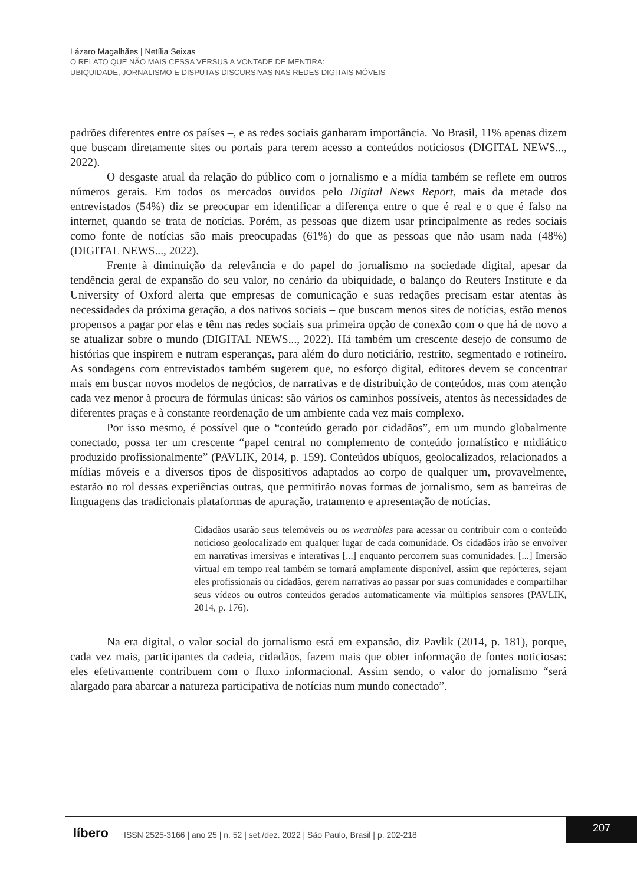Lázaro Magalhães | Netília Seixas
O RELATO QUE NÃO MAIS CESSA VERSUS A VONTADE DE MENTIRA:
UBIQUIDADE, JORNALISMO E DISPUTAS DISCURSIVAS NAS REDES DIGITAIS MÓVEIS
padrões diferentes entre os países –, e as redes sociais ganharam importância. No Brasil, 11% apenas dizem que buscam diretamente sites ou portais para terem acesso a conteúdos noticiosos (DIGITAL NEWS..., 2022).
O desgaste atual da relação do público com o jornalismo e a mídia também se reflete em outros números gerais. Em todos os mercados ouvidos pelo Digital News Report, mais da metade dos entrevistados (54%) diz se preocupar em identificar a diferença entre o que é real e o que é falso na internet, quando se trata de notícias. Porém, as pessoas que dizem usar principalmente as redes sociais como fonte de notícias são mais preocupadas (61%) do que as pessoas que não usam nada (48%) (DIGITAL NEWS..., 2022).
Frente à diminuição da relevância e do papel do jornalismo na sociedade digital, apesar da tendência geral de expansão do seu valor, no cenário da ubiquidade, o balanço do Reuters Institute e da University of Oxford alerta que empresas de comunicação e suas redações precisam estar atentas às necessidades da próxima geração, a dos nativos sociais – que buscam menos sites de notícias, estão menos propensos a pagar por elas e têm nas redes sociais sua primeira opção de conexão com o que há de novo a se atualizar sobre o mundo (DIGITAL NEWS..., 2022). Há também um crescente desejo de consumo de histórias que inspirem e nutram esperanças, para além do duro noticiário, restrito, segmentado e rotineiro. As sondagens com entrevistados também sugerem que, no esforço digital, editores devem se concentrar mais em buscar novos modelos de negócios, de narrativas e de distribuição de conteúdos, mas com atenção cada vez menor à procura de fórmulas únicas: são vários os caminhos possíveis, atentos às necessidades de diferentes praças e à constante reordenação de um ambiente cada vez mais complexo.
Por isso mesmo, é possível que o “conteúdo gerado por cidadãos”, em um mundo globalmente conectado, possa ter um crescente “papel central no complemento de conteúdo jornalístico e midiático produzido profissionalmente” (PAVLIK, 2014, p. 159). Conteúdos ubíquos, geolocalizados, relacionados a mídias móveis e a diversos tipos de dispositivos adaptados ao corpo de qualquer um, provavelmente, estarão no rol dessas experiências outras, que permitirão novas formas de jornalismo, sem as barreiras de linguagens das tradicionais plataformas de apuração, tratamento e apresentação de notícias.
Cidadãos usarão seus telemóveis ou os wearables para acessar ou contribuir com o conteúdo noticioso geolocalizado em qualquer lugar de cada comunidade. Os cidadãos irão se envolver em narrativas imersivas e interativas [...] enquanto percorrem suas comunidades. [...] Imersão virtual em tempo real também se tornará amplamente disponível, assim que repórteres, sejam eles profissionais ou cidadãos, gerem narrativas ao passar por suas comunidades e compartilhar seus vídeos ou outros conteúdos gerados automaticamente via múltiplos sensores (PAVLIK, 2014, p. 176).
Na era digital, o valor social do jornalismo está em expansão, diz Pavlik (2014, p. 181), porque, cada vez mais, participantes da cadeia, cidadãos, fazem mais que obter informação de fontes noticiosas: eles efetivamente contribuem com o fluxo informacional. Assim sendo, o valor do jornalismo “será alargado para abarcar a natureza participativa de notícias num mundo conectado”.
líbero ISSN 2525-3166 | ano 25 | n. 52 | set./dez. 2022 | São Paulo, Brasil | p. 202-218
207